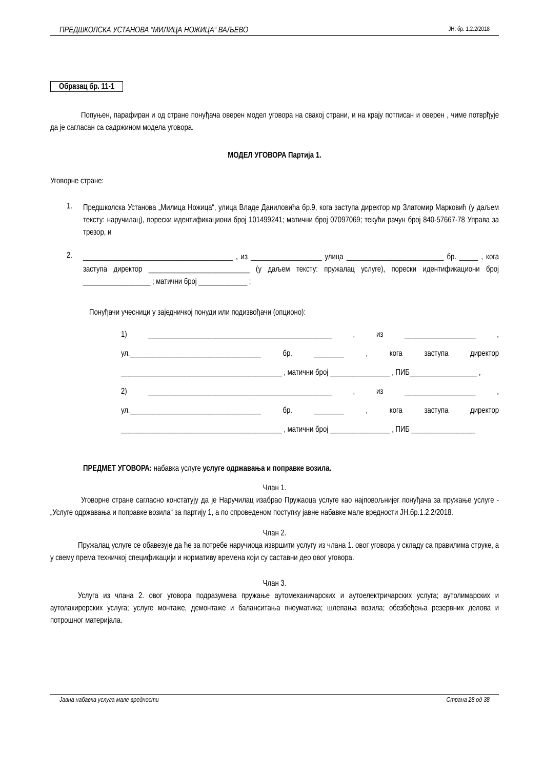ПРЕДШКОЛСКА УСТАНОВА “МИЛИЦА НОЖИЦА“ ВАЉЕВО ЈН: бр. 1.2.2/2018
Образац бр. 11-1
Попуњен, парафиран и од стране понуђача оверен модел уговора на свакој страни, и на крају потписан и оверен , чиме потврђује да је сагласан са садржином модела уговора.
МОДЕЛ УГОВОРА Партија 1.
Уговорне стране:
1.
Предшколска Установа „Милица Ножица“, улица Владе Даниловића бр.9, кога заступа директор мр Златомир Марковић (у даљем тексту: наручилац), порески идентификациони број 101499241; матични број 07097069; текући рачун број 840-57667-78 Управа за трезор, и
2.
________________________________________ , из ___________________ улица __________________________ бр. _____ , кога заступа директор ___________________________ (у даљем тексту: пружалац услуге), порески идентификациони број __________________ ; матични број _____________ ;
Понуђачи учесници у заједничкој понуди или подизвођачи (опционо):
1) _________________________________________________ , из ___________________ , ул.___________________________________ бр. ________ , кога заступа директор ___________________________________________ , матични број ________________ , ПИБ__________________ ,
2) _________________________________________________ , из ___________________ , ул.___________________________________ бр. ________ , кога заступа директор ___________________________________________ , матични број ________________ , ПИБ _________________
ПРЕДМЕТ УГОВОРА: набавка услуге услуге одржавања и поправке возила.
Члан 1.
Уговорне стране сагласно констатују да је Наручилац изабрао Пружаоца услуге као најповољнијег понуђача за пружање услуге - „Услуге одржавања и поправке возила“ за партију 1, а по спроведеном поступку јавне набавке мале вредности ЈН.бр.1.2.2/2018.
Члан 2.
Пружалац услуге се обавезује да ће за потребе наручиоца извршити услугу из члана 1. овог уговора у складу са правилима струке, а у свему према техничкој спецификацији и нормативу времена који су саставни део овог уговора.
Члан 3.
Услуга из члана 2. овог уговора подразумева пружање аутомеханичарских и аутоелектричарских услуга; аутолимарских и аутолакирерских услуга; услуге монтаже, демонтаже и баланситања пнеуматика; шлепања возила; обезбеђења резервних делова и потрошног материјала.
Јавна набавка услуга мале вредности Страна 28 од 38